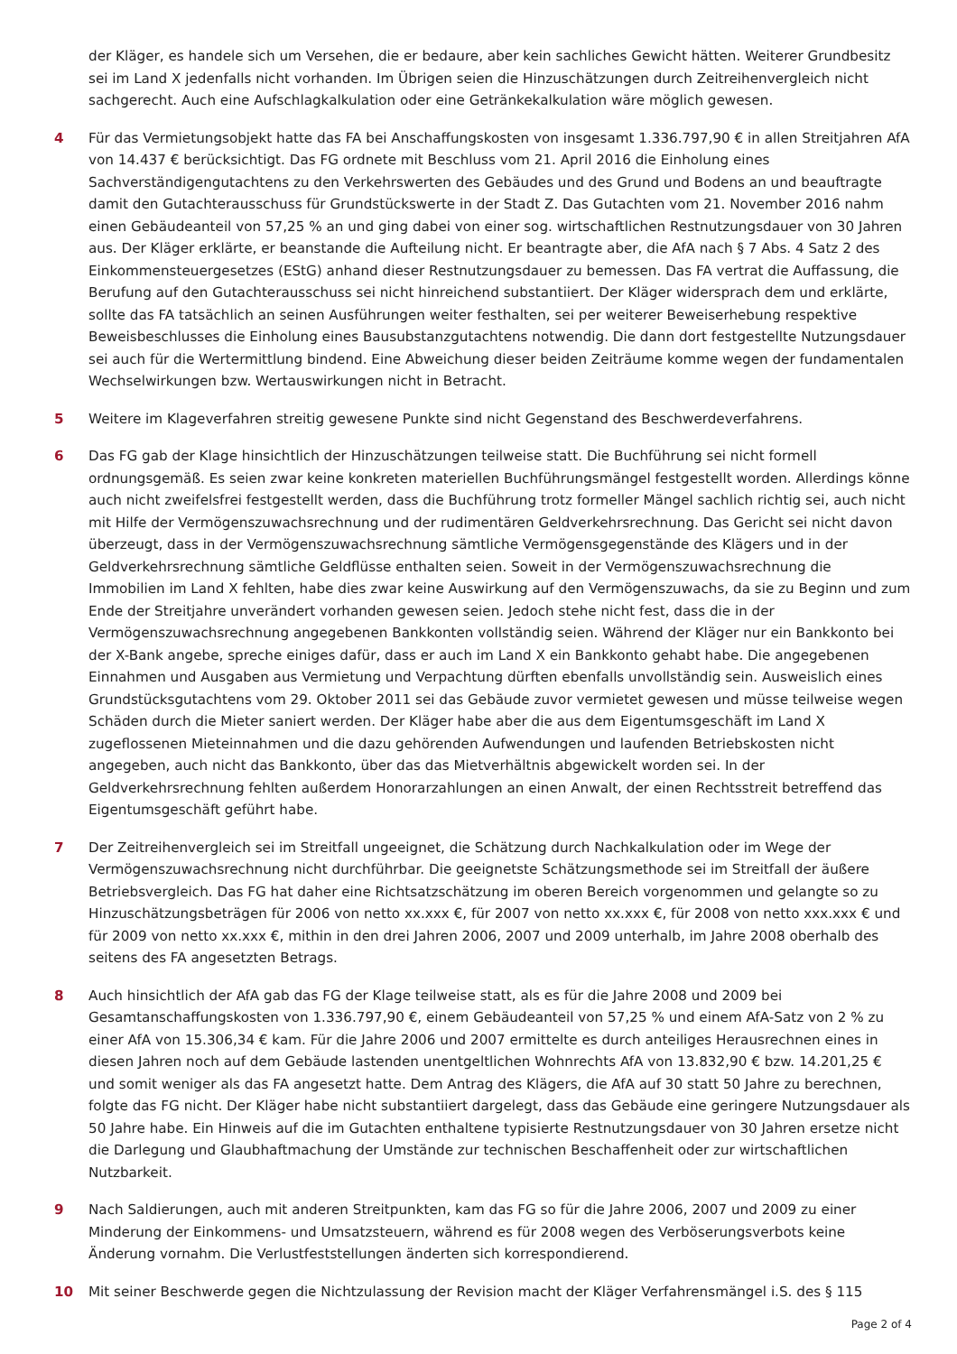der Kläger, es handele sich um Versehen, die er bedaure, aber kein sachliches Gewicht hätten. Weiterer Grundbesitz sei im Land X jedenfalls nicht vorhanden. Im Übrigen seien die Hinzuschätzungen durch Zeitreihenvergleich nicht sachgerecht. Auch eine Aufschlagkalkulation oder eine Getränkekalkulation wäre möglich gewesen.
4 Für das Vermietungsobjekt hatte das FA bei Anschaffungskosten von insgesamt 1.336.797,90 € in allen Streitjahren AfA von 14.437 € berücksichtigt. Das FG ordnete mit Beschluss vom 21. April 2016 die Einholung eines Sachverständigengutachtens zu den Verkehrswerten des Gebäudes und des Grund und Bodens an und beauftragte damit den Gutachterausschuss für Grundstückswerte in der Stadt Z. Das Gutachten vom 21. November 2016 nahm einen Gebäudeanteil von 57,25 % an und ging dabei von einer sog. wirtschaftlichen Restnutzungsdauer von 30 Jahren aus. Der Kläger erklärte, er beanstande die Aufteilung nicht. Er beantragte aber, die AfA nach § 7 Abs. 4 Satz 2 des Einkommensteuergesetzes (EStG) anhand dieser Restnutzungsdauer zu bemessen. Das FA vertrat die Auffassung, die Berufung auf den Gutachterausschuss sei nicht hinreichend substantiiert. Der Kläger widersprach dem und erklärte, sollte das FA tatsächlich an seinen Ausführungen weiter festhalten, sei per weiterer Beweiserhebung respektive Beweisbeschlusses die Einholung eines Bausubstanzgutachtens notwendig. Die dann dort festgestellte Nutzungsdauer sei auch für die Wertermittlung bindend. Eine Abweichung dieser beiden Zeiträume komme wegen der fundamentalen Wechselwirkungen bzw. Wertauswirkungen nicht in Betracht.
5 Weitere im Klageverfahren streitig gewesene Punkte sind nicht Gegenstand des Beschwerdeverfahrens.
6 Das FG gab der Klage hinsichtlich der Hinzuschätzungen teilweise statt. Die Buchführung sei nicht formell ordnungsgemäß. Es seien zwar keine konkreten materiellen Buchführungsmängel festgestellt worden. Allerdings könne auch nicht zweifelsfrei festgestellt werden, dass die Buchführung trotz formeller Mängel sachlich richtig sei, auch nicht mit Hilfe der Vermögenszuwachsrechnung und der rudimentären Geldverkehrsrechnung. Das Gericht sei nicht davon überzeugt, dass in der Vermögenszuwachsrechnung sämtliche Vermögensgegenstände des Klägers und in der Geldverkehrsrechnung sämtliche Geldflüsse enthalten seien. Soweit in der Vermögenszuwachsrechnung die Immobilien im Land X fehlten, habe dies zwar keine Auswirkung auf den Vermögenszuwachs, da sie zu Beginn und zum Ende der Streitjahre unverändert vorhanden gewesen seien. Jedoch stehe nicht fest, dass die in der Vermögenszuwachsrechnung angegebenen Bankkonten vollständig seien. Während der Kläger nur ein Bankkonto bei der X-Bank angebe, spreche einiges dafür, dass er auch im Land X ein Bankkonto gehabt habe. Die angegebenen Einnahmen und Ausgaben aus Vermietung und Verpachtung dürften ebenfalls unvollständig sein. Ausweislich eines Grundstücksgutachtens vom 29. Oktober 2011 sei das Gebäude zuvor vermietet gewesen und müsse teilweise wegen Schäden durch die Mieter saniert werden. Der Kläger habe aber die aus dem Eigentumsgeschäft im Land X zugeflossenen Mieteinnahmen und die dazu gehörenden Aufwendungen und laufenden Betriebskosten nicht angegeben, auch nicht das Bankkonto, über das das Mietverhältnis abgewickelt worden sei. In der Geldverkehrsrechnung fehlten außerdem Honorarzahlungen an einen Anwalt, der einen Rechtsstreit betreffend das Eigentumsgeschäft geführt habe.
7 Der Zeitreihenvergleich sei im Streitfall ungeeignet, die Schätzung durch Nachkalkulation oder im Wege der Vermögenszuwachsrechnung nicht durchführbar. Die geeignetste Schätzungsmethode sei im Streitfall der äußere Betriebsvergleich. Das FG hat daher eine Richtsatzschätzung im oberen Bereich vorgenommen und gelangte so zu Hinzuschätzungsbeträgen für 2006 von netto xx.xxx €, für 2007 von netto xx.xxx €, für 2008 von netto xxx.xxx € und für 2009 von netto xx.xxx €, mithin in den drei Jahren 2006, 2007 und 2009 unterhalb, im Jahre 2008 oberhalb des seitens des FA angesetzten Betrags.
8 Auch hinsichtlich der AfA gab das FG der Klage teilweise statt, als es für die Jahre 2008 und 2009 bei Gesamtanschaffungskosten von 1.336.797,90 €, einem Gebäudeanteil von 57,25 % und einem AfA-Satz von 2 % zu einer AfA von 15.306,34 € kam. Für die Jahre 2006 und 2007 ermittelte es durch anteiliges Herausrechnen eines in diesen Jahren noch auf dem Gebäude lastenden unentgeltlichen Wohnrechts AfA von 13.832,90 € bzw. 14.201,25 € und somit weniger als das FA angesetzt hatte. Dem Antrag des Klägers, die AfA auf 30 statt 50 Jahre zu berechnen, folgte das FG nicht. Der Kläger habe nicht substantiiert dargelegt, dass das Gebäude eine geringere Nutzungsdauer als 50 Jahre habe. Ein Hinweis auf die im Gutachten enthaltene typisierte Restnutzungsdauer von 30 Jahren ersetze nicht die Darlegung und Glaubhaftmachung der Umstände zur technischen Beschaffenheit oder zur wirtschaftlichen Nutzbarkeit.
9 Nach Saldierungen, auch mit anderen Streitpunkten, kam das FG so für die Jahre 2006, 2007 und 2009 zu einer Minderung der Einkommens- und Umsatzsteuern, während es für 2008 wegen des Verböserungsverbots keine Änderung vornahm. Die Verlustfeststellungen änderten sich korrespondierend.
10 Mit seiner Beschwerde gegen die Nichtzulassung der Revision macht der Kläger Verfahrensmängel i.S. des § 115
Page 2 of 4